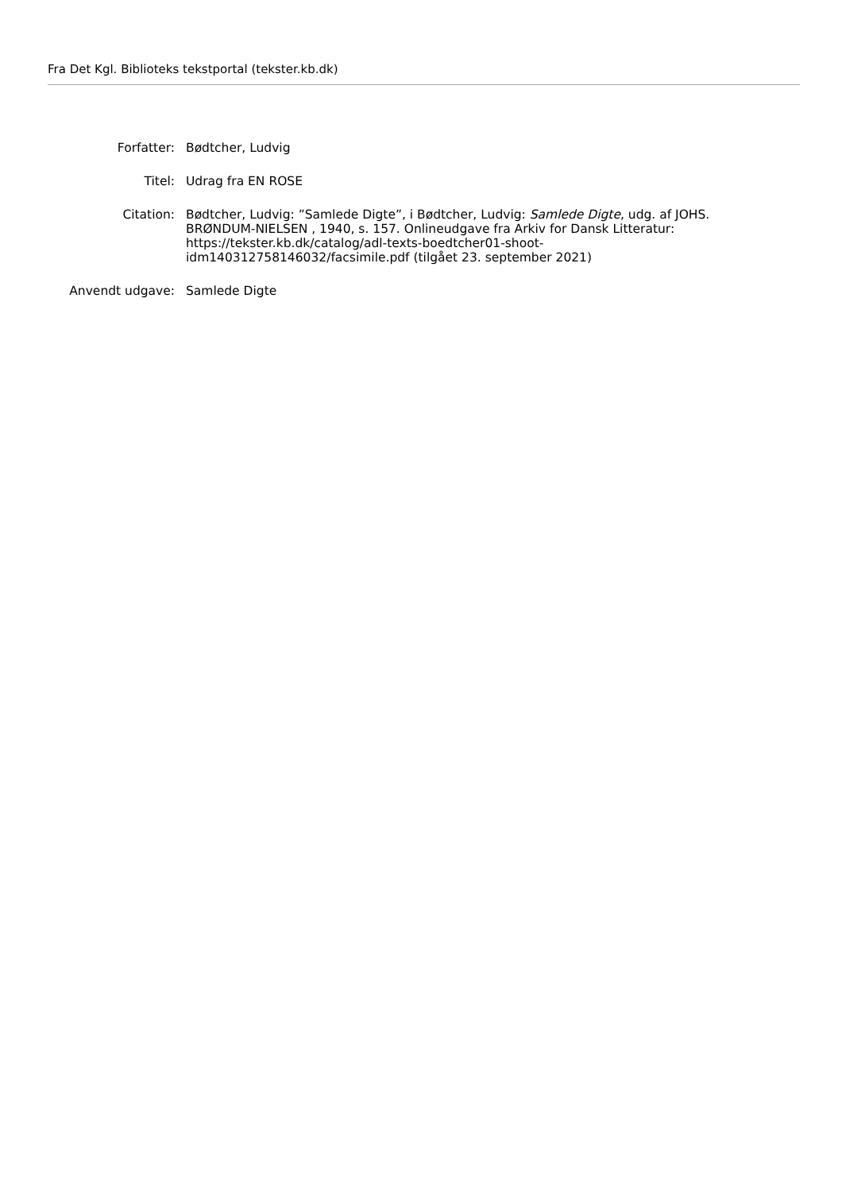Fra Det Kgl. Biblioteks tekstportal (tekster.kb.dk)
| Forfatter: | Bødtcher, Ludvig |
| Titel: | Udrag fra EN ROSE |
| Citation: | Bødtcher, Ludvig: ”Samlede Digte”, i Bødtcher, Ludvig: Samlede Digte , udg. af JOHS. BRØNDUM-NIELSEN , 1940, s. 157. Onlineudgave fra Arkiv for Dansk Litteratur: https://tekster.kb.dk/catalog/adl-texts-boedtcher01-shoot- idm140312758146032/facsimile.pdf (tilgået 23. september 2021) |
| Anvendt udgave: | Samlede Digte |